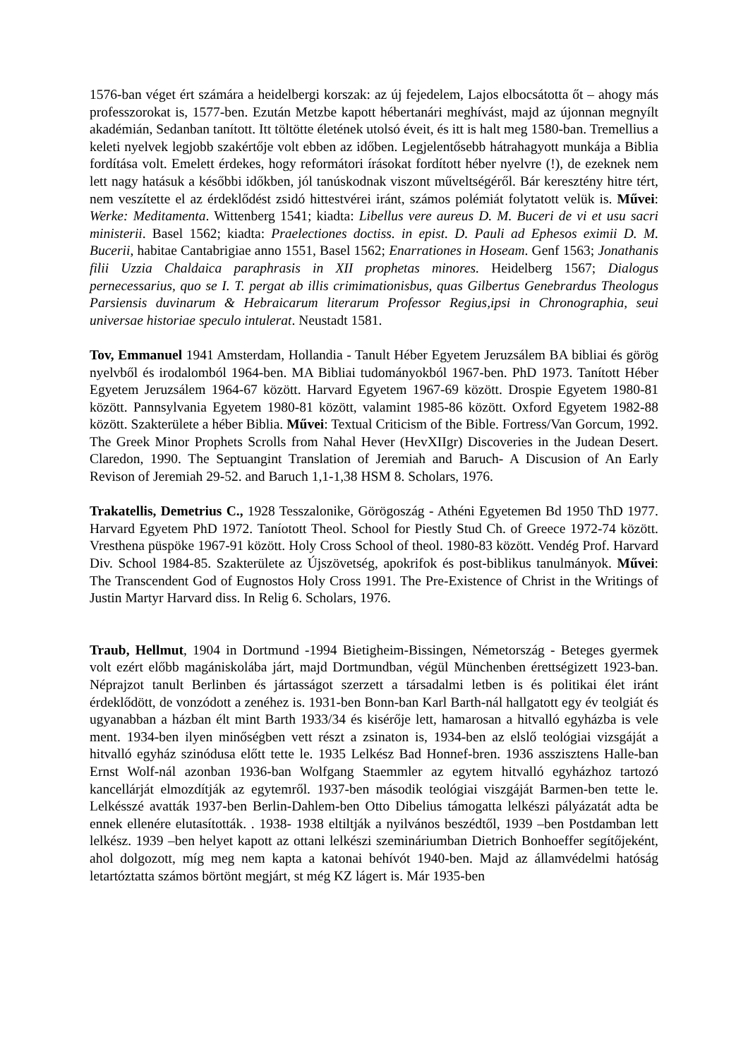1576-ban véget ért számára a heidelbergi korszak: az új fejedelem, Lajos elbocsátotta őt – ahogy más professzorokat is, 1577-ben. Ezután Metzbe kapott hébertanári meghívást, majd az újonnan megnyílt akadémián, Sedanban tanított. Itt töltötte életének utolsó éveit, és itt is halt meg 1580-ban. Tremellius a keleti nyelvek legjobb szakértője volt ebben az időben. Legjelentősebb hátrahagyott munkája a Biblia fordítása volt. Emelett érdekes, hogy reformátori írásokat fordított héber nyelvre (!), de ezeknek nem lett nagy hatásuk a későbbi időkben, jól tanúskodnak viszont műveltségéről. Bár keresztény hitre tért, nem veszítette el az érdeklődést zsidó hittestvérei iránt, számos polémiát folytatott velük is. Művei: Werke: Meditamenta. Wittenberg 1541; kiadta: Libellus vere aureus D. M. Buceri de vi et usu sacri ministerii. Basel 1562; kiadta: Praelectiones doctiss. in epist. D. Pauli ad Ephesos eximii D. M. Bucerii, habitae Cantabrigiae anno 1551, Basel 1562; Enarrationes in Hoseam. Genf 1563; Jonathanis filii Uzzia Chaldaica paraphrasis in XII prophetas minores. Heidelberg 1567; Dialogus pernecessarius, quo se I. T. pergat ab illis crimimationisbus, quas Gilbertus Genebrardus Theologus Parsiensis duvinarum & Hebraicarum literarum Professor Regius,ipsi in Chronographia, seui universae historiae speculo intulerat. Neustadt 1581.
Tov, Emmanuel 1941 Amsterdam, Hollandia - Tanult Héber Egyetem Jeruzsálem BA bibliai és görög nyelvből és irodalomból 1964-ben. MA Bibliai tudományokból 1967-ben. PhD 1973. Tanított Héber Egyetem Jeruzsálem 1964-67 között. Harvard Egyetem 1967-69 között. Drospie Egyetem 1980-81 között. Pannsylvania Egyetem 1980-81 között, valamint 1985-86 között. Oxford Egyetem 1982-88 között. Szakterülete a héber Biblia. Művei: Textual Criticism of the Bible. Fortress/Van Gorcum, 1992. The Greek Minor Prophets Scrolls from Nahal Hever (HevXIIgr) Discoveries in the Judean Desert. Claredon, 1990. The Septuangint Translation of Jeremiah and Baruch- A Discusion of An Early Revison of Jeremiah 29-52. and Baruch 1,1-1,38 HSM 8. Scholars, 1976.
Trakatellis, Demetrius C., 1928 Tesszalonike, Görögoszág - Athéni Egyetemen Bd 1950 ThD 1977. Harvard Egyetem PhD 1972. Taníotott Theol. School for Piestly Stud Ch. of Greece 1972-74 között. Vresthena püspöke 1967-91 között. Holy Cross School of theol. 1980-83 között. Vendég Prof. Harvard Div. School 1984-85. Szakterülete az Újszövetség, apokrifok és post-biblikus tanulmányok. Művei: The Transcendent God of Eugnostos Holy Cross 1991. The Pre-Existence of Christ in the Writings of Justin Martyr Harvard diss. In Relig 6. Scholars, 1976.
Traub, Hellmut, 1904 in Dortmund -1994 Bietigheim-Bissingen, Németország - Beteges gyermek volt ezért előbb magániskolába járt, majd Dortmundban, végül Münchenben érettségizett 1923-ban. Néprajzot tanult Berlinben és jártasságot szerzett a társadalmi letben is és politikai élet iránt érdeklődött, de vonzódott a zenéhez is. 1931-ben Bonn-ban Karl Barth-nál hallgatott egy év teolgiát és ugyanabban a házban élt mint Barth 1933/34 és kisérője lett, hamarosan a hitvalló egyházba is vele ment. 1934-ben ilyen minőségben vett részt a zsinaton is, 1934-ben az elslő teológiai vizsgáját a hitvalló egyház szinódusa előtt tette le. 1935 Lelkész Bad Honnef-bren. 1936 asszisztens Halle-ban Ernst Wolf-nál azonban 1936-ban Wolfgang Staemmler az egytem hitvalló egyházhoz tartozó kancellárját elmozdítják az egytemről. 1937-ben második teológiai viszgáját Barmen-ben tette le. Lelkésszé avatták 1937-ben Berlin-Dahlem-ben Otto Dibelius támogatta lelkészi pályázatát adta be ennek ellenére elutasították. . 1938- 1938 eltiltják a nyilvános beszédtől, 1939 –ben Postdamban lett lelkész. 1939 –ben helyet kapott az ottani lelkészi szemináriumban Dietrich Bonhoeffer segítőjeként, ahol dolgozott, míg meg nem kapta a katonai behívót 1940-ben. Majd az államvédelmi hatóság letartóztatta számos börtönt megjárt, st még KZ lágert is. Már 1935-ben